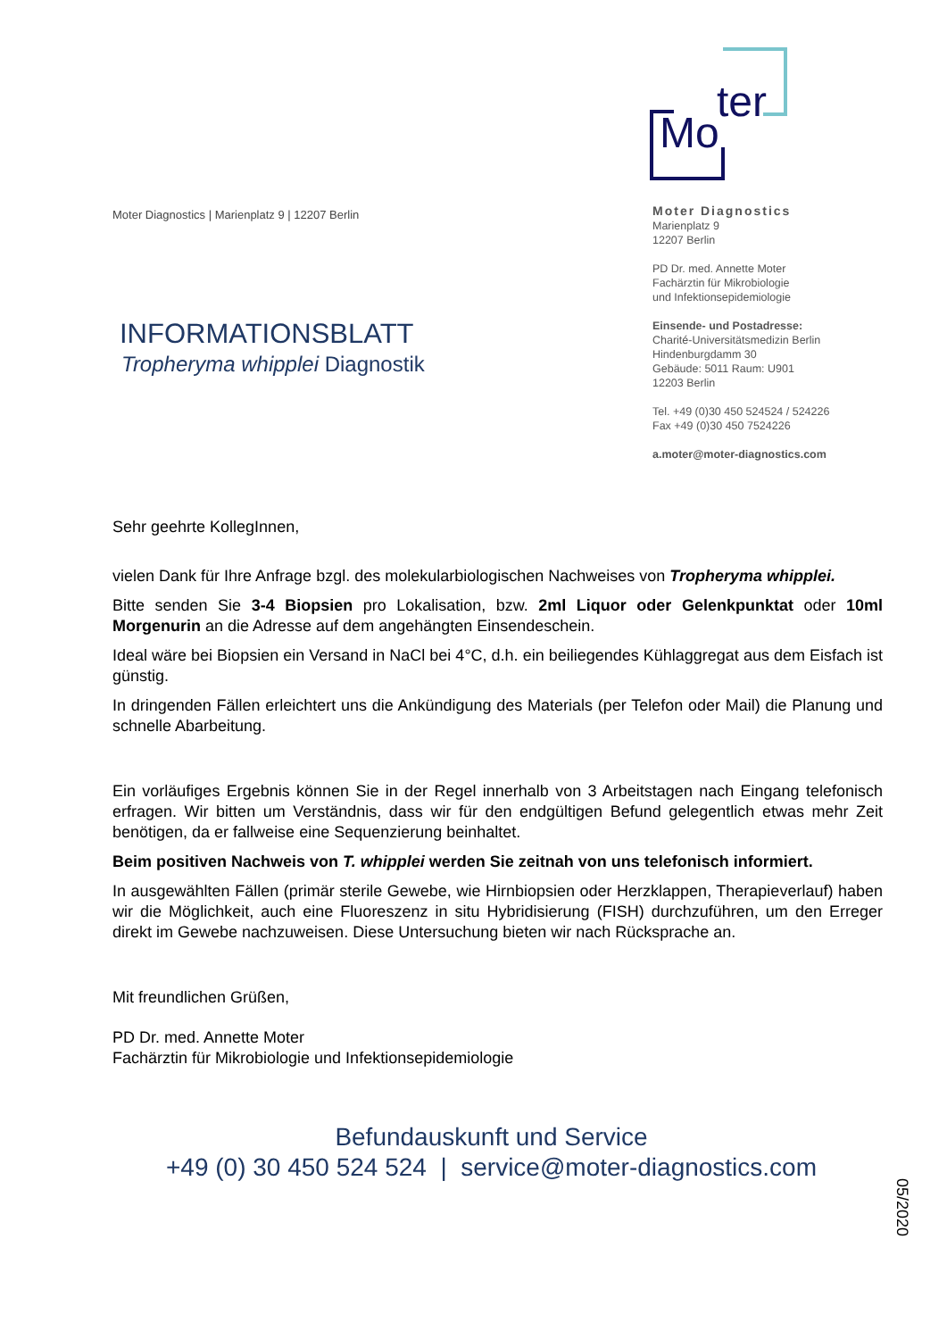Mo
ter
Moter Diagnostics | Marienplatz 9 | 12207 Berlin
INFORMATIONSBLATT
Tropheryma whipplei Diagnostik
Moter Diagnostics
Marienplatz 9
12207 Berlin
PD Dr. med. Annette Moter
Fachärztin für Mikrobiologie
und Infektionsepidemiologie
Einsende- und Postadresse:
Charité-Universitätsmedizin Berlin
Hindenburgdamm 30
Gebäude: 5011 Raum: U901
12203 Berlin
Tel. +49 (0)30 450 524524 / 524226
Fax +49 (0)30 450 7524226
a.moter@moter-diagnostics.com
Sehr geehrte KollegInnen,
vielen Dank für Ihre Anfrage bzgl. des molekularbiologischen Nachweises von Tropheryma whipplei.
Bitte senden Sie 3-4 Biopsien pro Lokalisation, bzw. 2ml Liquor oder Gelenkpunktat oder 10ml Morgenurin an die Adresse auf dem angehängten Einsendeschein.
Ideal wäre bei Biopsien ein Versand in NaCl bei 4°C, d.h. ein beiliegendes Kühlaggregat aus dem Eisfach ist günstig.
In dringenden Fällen erleichtert uns die Ankündigung des Materials (per Telefon oder Mail) die Planung und schnelle Abarbeitung.
Ein vorläufiges Ergebnis können Sie in der Regel innerhalb von 3 Arbeitstagen nach Eingang telefonisch erfragen. Wir bitten um Verständnis, dass wir für den endgültigen Befund gelegentlich etwas mehr Zeit benötigen, da er fallweise eine Sequenzierung beinhaltet.
Beim positiven Nachweis von T. whipplei werden Sie zeitnah von uns telefonisch informiert.
In ausgewählten Fällen (primär sterile Gewebe, wie Hirnbiopsien oder Herzklappen, Therapieverlauf) haben wir die Möglichkeit, auch eine Fluoreszenz in situ Hybridisierung (FISH) durchzuführen, um den Erreger direkt im Gewebe nachzuweisen. Diese Untersuchung bieten wir nach Rücksprache an.
Mit freundlichen Grüßen,
PD Dr. med. Annette Moter
Fachärztin für Mikrobiologie und Infektionsepidemiologie
Befundauskunft und Service
+49 (0) 30 450 524 524 | service@moter-diagnostics.com
05/2020